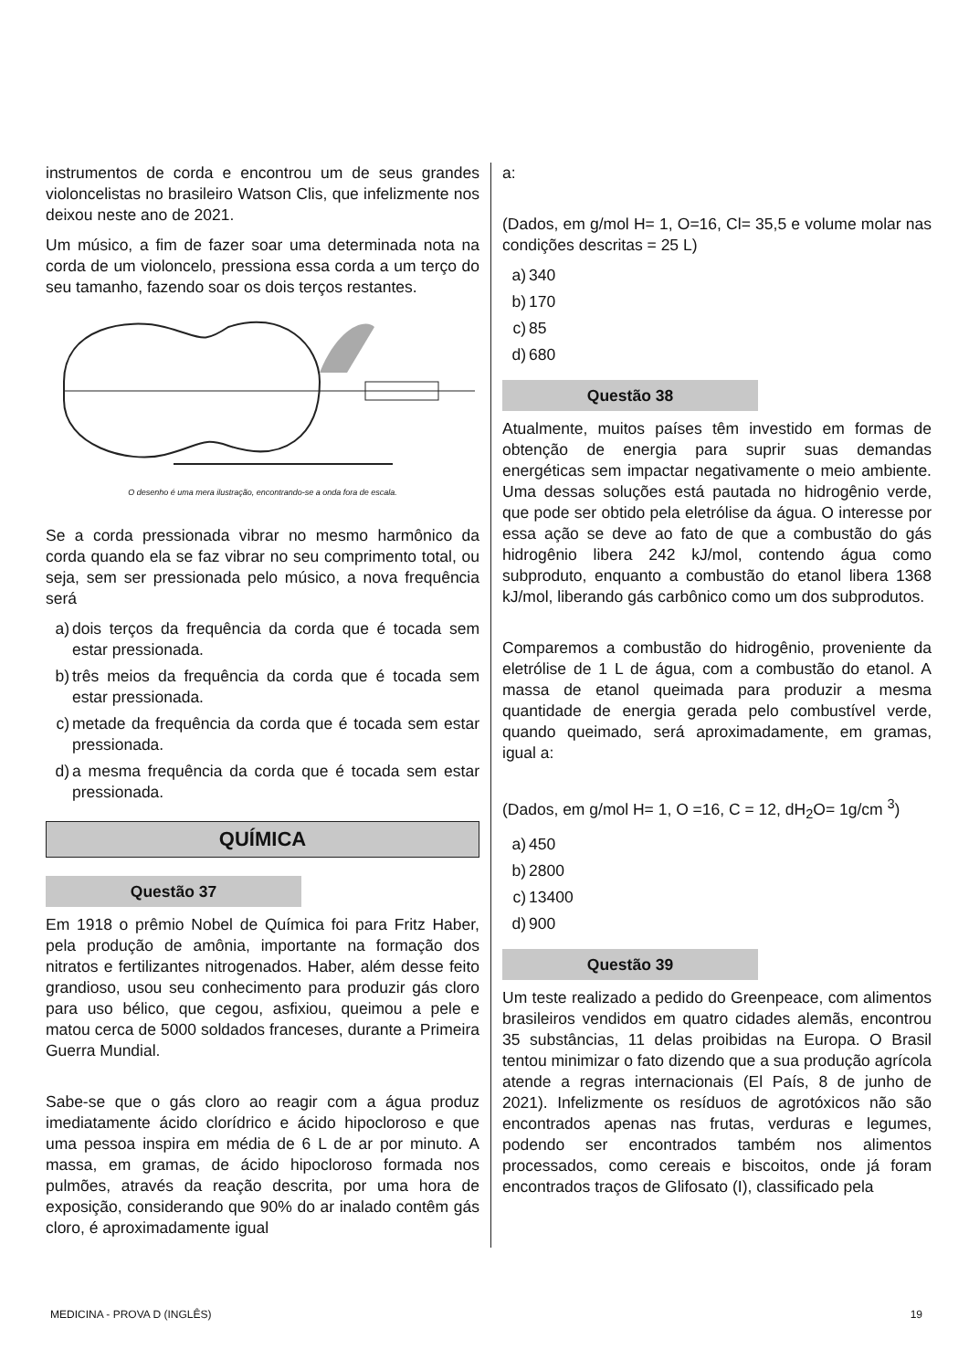instrumentos de corda e encontrou um de seus grandes violoncelistas no brasileiro Watson Clis, que infelizmente nos deixou neste ano de 2021.
Um músico, a fim de fazer soar uma determinada nota na corda de um violoncelo, pressiona essa corda a um terço do seu tamanho, fazendo soar os dois terços restantes.
O desenho é uma mera ilustração, encontrando-se a onda fora de escala.
Se a corda pressionada vibrar no mesmo harmônico da corda quando ela se faz vibrar no seu comprimento total, ou seja, sem ser pressionada pelo músico, a nova frequência será
a) dois terços da frequência da corda que é tocada sem estar pressionada.
b) três meios da frequência da corda que é tocada sem estar pressionada.
c) metade da frequência da corda que é tocada sem estar pressionada.
d) a mesma frequência da corda que é tocada sem estar pressionada.
QUÍMICA
Questão 37
Em 1918 o prêmio Nobel de Química foi para Fritz Haber, pela produção de amônia, importante na formação dos nitratos e fertilizantes nitrogenados. Haber, além desse feito grandioso, usou seu conhecimento para produzir gás cloro para uso bélico, que cegou, asfixiou, queimou a pele e matou cerca de 5000 soldados franceses, durante a Primeira Guerra Mundial.
Sabe-se que o gás cloro ao reagir com a água produz imediatamente ácido clorídrico e ácido hipocloroso e que uma pessoa inspira em média de 6 L de ar por minuto. A massa, em gramas, de ácido hipocloroso formada nos pulmões, através da reação descrita, por uma hora de exposição, considerando que 90% do ar inalado contêm gás cloro, é aproximadamente igual
a:
(Dados, em g/mol H= 1, O=16, Cl= 35,5 e volume molar nas condições descritas = 25 L)
a) 340
b) 170
c) 85
d) 680
Questão 38
Atualmente, muitos países têm investido em formas de obtenção de energia para suprir suas demandas energéticas sem impactar negativamente o meio ambiente. Uma dessas soluções está pautada no hidrogênio verde, que pode ser obtido pela eletrólise da água. O interesse por essa ação se deve ao fato de que a combustão do gás hidrogênio libera 242 kJ/mol, contendo água como subproduto, enquanto a combustão do etanol libera 1368 kJ/mol, liberando gás carbônico como um dos subprodutos.
Comparemos a combustão do hidrogênio, proveniente da eletrólise de 1 L de água, com a combustão do etanol. A massa de etanol queimada para produzir a mesma quantidade de energia gerada pelo combustível verde, quando queimado, será aproximadamente, em gramas, igual a:
(Dados, em g/mol H= 1, O =16, C = 12, dH<sub>2</sub>O= 1g/cm <sup>3</sup>)
a) 450
b) 2800
c) 13400
d) 900
Questão 39
Um teste realizado a pedido do Greenpeace, com alimentos brasileiros vendidos em quatro cidades alemãs, encontrou 35 substâncias, 11 delas proibidas na Europa. O Brasil tentou minimizar o fato dizendo que a sua produção agrícola atende a regras internacionais (El País, 8 de junho de 2021). Infelizmente os resíduos de agrotóxicos não são encontrados apenas nas frutas, verduras e legumes, podendo ser encontrados também nos alimentos processados, como cereais e biscoitos, onde já foram encontrados traços de Glifosato (I), classificado pela
MEDICINA - PROVA D (INGLÊS) 19